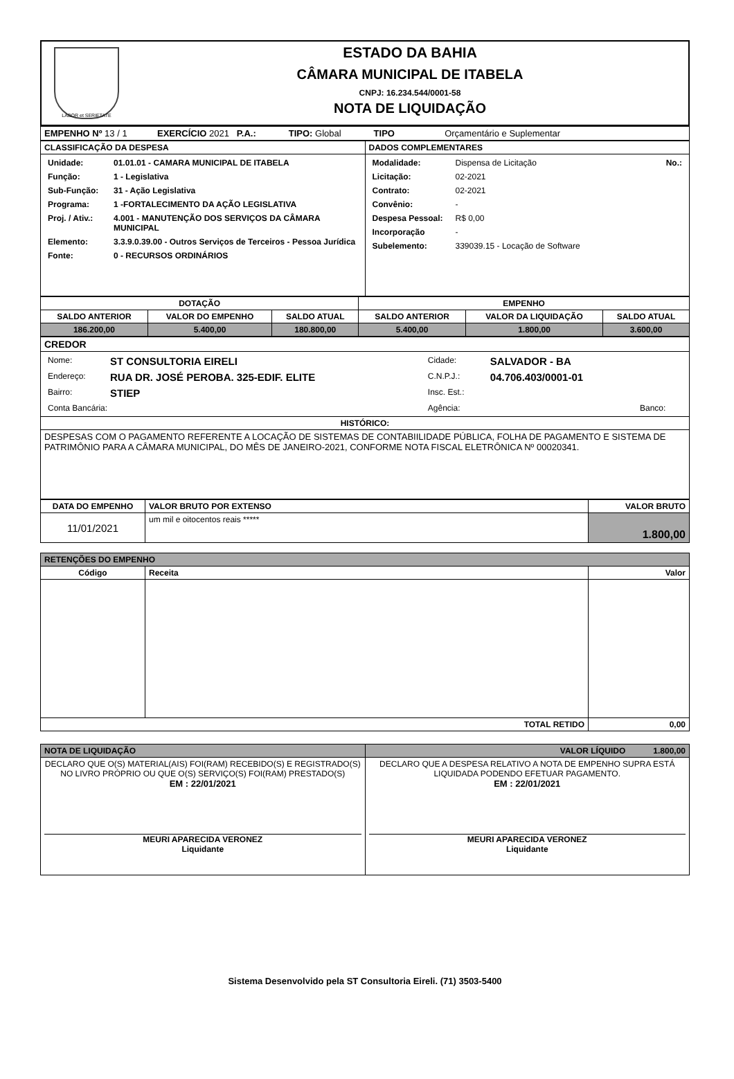LABOR et SERIETATE
ESTADO DA BAHIA
CÂMARA MUNICIPAL DE ITABELA
CNPJ: 16.234.544/0001-58
NOTA DE LIQUIDAÇÃO
| EMPENHO Nº 13 / 1 EXERCÍCIO 2021 P.A.: TIPO: Global TIPO Orçamentário e Suplementar |
| CLASSIFICAÇÃO DA DESPESA | DADOS COMPLEMENTARES |
| --- | --- |
| / Unidade: / 01.01.01 - CAMARA MUNICIPAL DE ITABELA / / Função: / 1 - Legislativa / / Sub-Função: / 31 - Ação Legislativa / / Programa: / 1 -FORTALECIMENTO DA AÇÃO LEGISLATIVA / / Proj. / Ativ.: / 4.001 - MANUTENÇÃO DOS SERVIÇOS DA CÂMARA MUNICIPAL / / Elemento: / 3.3.9.0.39.00 - Outros Serviços de Terceiros - Pessoa Jurídica / / Fonte: / 0 - RECURSOS ORDINÁRIOS / | / Modalidade: / Dispensa de Licitação / No.: / / Licitação: / 02-2021 / / / Contrato: / 02-2021 / / / Convênio: / - / / / Despesa Pessoal: / R$ 0,00 / / / Incorporação / - / / / Subelemento: / 339039.15 - Locação de Software / / |
| DOTAÇÃO | | | EMPENHO | | |
| --- | --- | --- | --- | --- | --- |
| SALDO ANTERIOR | VALOR DO EMPENHO | SALDO ATUAL | SALDO ANTERIOR | VALOR DA LIQUIDAÇÃO | SALDO ATUAL |
| 186.200,00 | 5.400,00 | 180.800,00 | 5.400,00 | 1.800,00 | 3.600,00 |
| CREDOR |
| --- |
| / Nome: / ST CONSULTORIA EIRELI / Cidade: / SALVADOR - BA / / / Endereço: / RUA DR. JOSÉ PEROBA. 325-EDIF. ELITE / C.N.P.J.: / 04.706.403/0001-01 / / / Bairro: / STIEP / Insc. Est.: / / / / Conta Bancária: / / Agência: / / Banco: / |
| HISTÓRICO: |
| DESPESAS COM O PAGAMENTO REFERENTE A LOCAÇÃO DE SISTEMAS DE CONTABIILIDADE PÚBLICA, FOLHA DE PAGAMENTO E SISTEMA DE PATRIMÔNIO PARA A CÂMARA MUNICIPAL, DO MÊS DE JANEIRO-2021, CONFORME NOTA FISCAL ELETRÔNICA Nº 00020341. |
| DATA DO EMPENHO | VALOR BRUTO POR EXTENSO | VALOR BRUTO |
| --- | --- | --- |
| 11/01/2021 | um mil e oitocentos reais ***** | 1.800,00 |
| RETENÇÕES DO EMPENHO | | |
| --- | --- | --- |
| Código | Receita | Valor |
| TOTAL RETIDO | | 0,00 |
| NOTA DE LIQUIDAÇÃO | VALOR LÍQUIDO 1.800,00 |
| --- | --- |
| DECLARO QUE O(S) MATERIAL(AIS) FOI(RAM) RECEBIDO(S) E REGISTRADO(S) NO LIVRO PRÓPRIO OU QUE O(S) SERVIÇO(S) FOI(RAM) PRESTADO(S) EM : 22/01/2021 MEURI APARECIDA VERONEZ Liquidante | DECLARO QUE A DESPESA RELATIVO A NOTA DE EMPENHO SUPRA ESTÁ LIQUIDADA PODENDO EFETUAR PAGAMENTO. EM : 22/01/2021 MEURI APARECIDA VERONEZ Liquidante |
Sistema Desenvolvido pela ST Consultoria Eireli. (71) 3503-5400